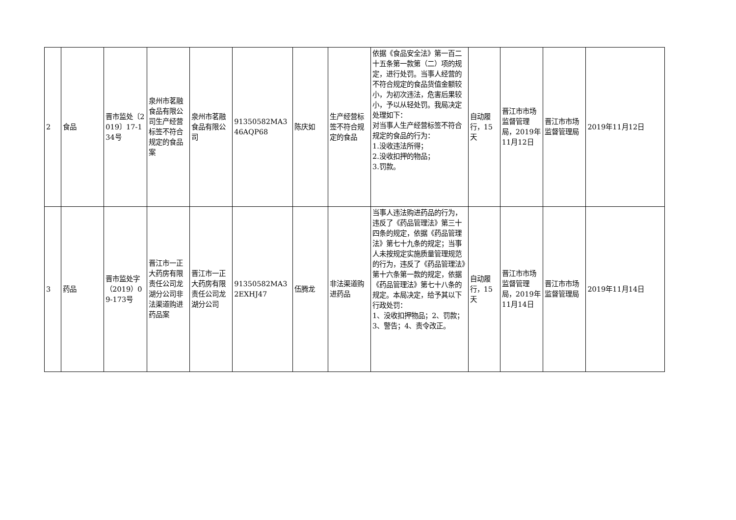| 2 | 食品 | 晋市监处〔2019〕17-134号 | 泉州市茗融食品有限公司生产经营标签不符合规定的食品案 | 泉州市茗融食品有限公司 | 91350582MA346AQP68 | 陈庆如 | 生产经营标签不符合规定的食品 | 依据《食品安全法》第一百二十五条第一款第（二）项的规定，进行处罚。当事人经营的不符合规定的食品货值金额较小，为初次违法，危害后果较小，予以从轻处罚。我局决定处理如下： 对当事人生产经营标签不符合规定的食品的行为： 1.没收违法所得； 2.没收扣押的物品； 3.罚款。 | 自动履行，15天 | 晋江市市场监督管理局，2019年11月12日 | 晋江市市场监督管理局 | 2019年11月12日 |
| 3 | 药品 | 晋市监处字（2019）09-173号 | 晋江市一正大药房有限责任公司龙湖分公司非法渠道购进药品案 | 晋江市一正大药房有限责任公司龙湖分公司 | 91350582MA32EXHJ47 | 伍腾龙 | 非法渠道购进药品 | 当事人违法购进药品的行为，违反了《药品管理法》第三十四条的规定，依据《药品管理法》第七十九条的规定；当事人未按规定实施质量管理规范的行为，违反了《药品管理法》第十六条第一款的规定，依据《药品管理法》第七十八条的规定。本局决定，给予其以下行政处罚： 1、没收扣押物品；2、罚款；3、警告；4、责令改正。 | 自动履行，15天 | 晋江市市场监督管理局，2019年11月14日 | 晋江市市场监督管理局 | 2019年11月14日 |